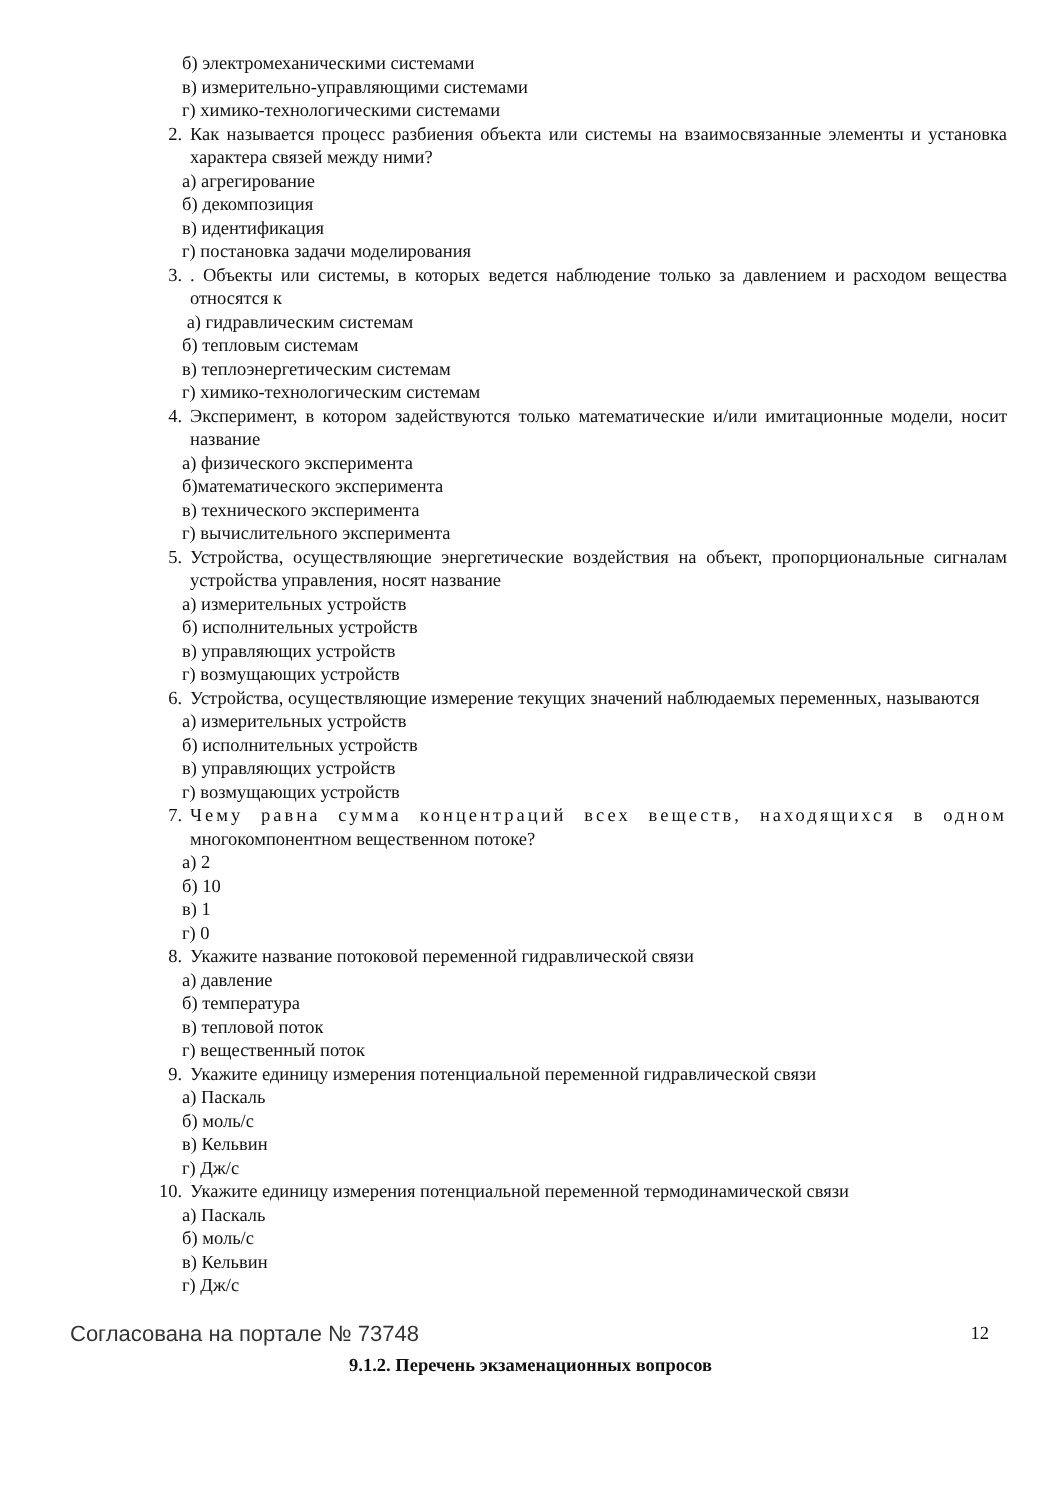б) электромеханическими системами
в) измерительно-управляющими системами
г) химико-технологическими системами
2. Как называется процесс разбиения объекта или системы на взаимосвязанные элементы и установка характера связей между ними?
а) агрегирование
б) декомпозиция
в) идентификация
г) постановка задачи моделирования
3.. Объекты или системы, в которых ведется наблюдение только за давлением и расходом вещества относятся к
а) гидравлическим системам
б) тепловым системам
в) теплоэнергетическим системам
г) химико-технологическим системам
4. Эксперимент, в котором задействуются только математические и/или имитационные модели, носит название
а) физического эксперимента
б)математического эксперимента
в) технического эксперимента
г) вычислительного эксперимента
5. Устройства, осуществляющие энергетические воздействия на объект, пропорциональные сигналам устройства управления, носят название
а) измерительных устройств
б) исполнительных устройств
в) управляющих устройств
г) возмущающих устройств
6. Устройства, осуществляющие измерение текущих значений наблюдаемых переменных, называются
а) измерительных устройств
б) исполнительных устройств
в) управляющих устройств
г) возмущающих устройств
7. Чему равна сумма концентраций всех веществ, находящихся в одном многокомпонентном вещественном потоке?
а) 2
б) 10
в) 1
г) 0
8. Укажите название потоковой переменной гидравлической связи
а) давление
б) температура
в) тепловой поток
г) вещественный поток
9. Укажите единицу измерения потенциальной переменной гидравлической связи
а) Паскаль
б) моль/с
в) Кельвин
г) Дж/с
10. Укажите единицу измерения потенциальной переменной термодинамической связи
а) Паскаль
б) моль/с
в) Кельвин
г) Дж/с
9.1.2. Перечень экзаменационных вопросов
Согласована на портале № 73748 12